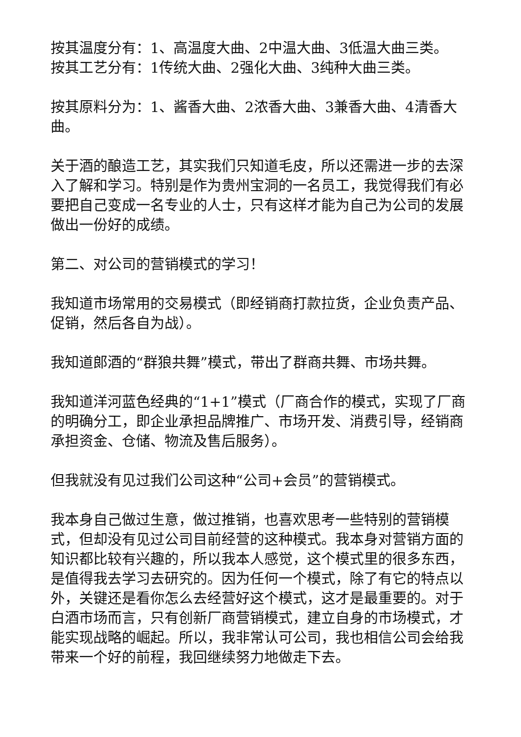按其温度分有：1、高温度大曲、2中温大曲、3低温大曲三类。
按其工艺分有：1传统大曲、2强化大曲、3纯种大曲三类。
按其原料分为：1、酱香大曲、2浓香大曲、3兼香大曲、4清香大曲。
关于酒的酿造工艺，其实我们只知道毛皮，所以还需进一步的去深入了解和学习。特别是作为贵州宝洞的一名员工，我觉得我们有必要把自己变成一名专业的人士，只有这样才能为自己为公司的发展做出一份好的成绩。
第二、对公司的营销模式的学习！
我知道市场常用的交易模式（即经销商打款拉货，企业负责产品、促销，然后各自为战）。
我知道郎酒的“群狼共舞”模式，带出了群商共舞、市场共舞。
我知道洋河蓝色经典的“1+1”模式（厂商合作的模式，实现了厂商的明确分工，即企业承担品牌推广、市场开发、消费引导，经销商承担资金、仓储、物流及售后服务）。
但我就没有见过我们公司这种“公司+会员”的营销模式。
我本身自己做过生意，做过推销，也喜欢思考一些特别的营销模式，但却没有见过公司目前经营的这种模式。我本身对营销方面的知识都比较有兴趣的，所以我本人感觉，这个模式里的很多东西，是值得我去学习去研究的。因为任何一个模式，除了有它的特点以外，关键还是看你怎么去经营好这个模式，这才是最重要的。对于白酒市场而言，只有创新厂商营销模式，建立自身的市场模式，才能实现战略的崛起。所以，我非常认可公司，我也相信公司会给我带来一个好的前程，我回继续努力地做走下去。